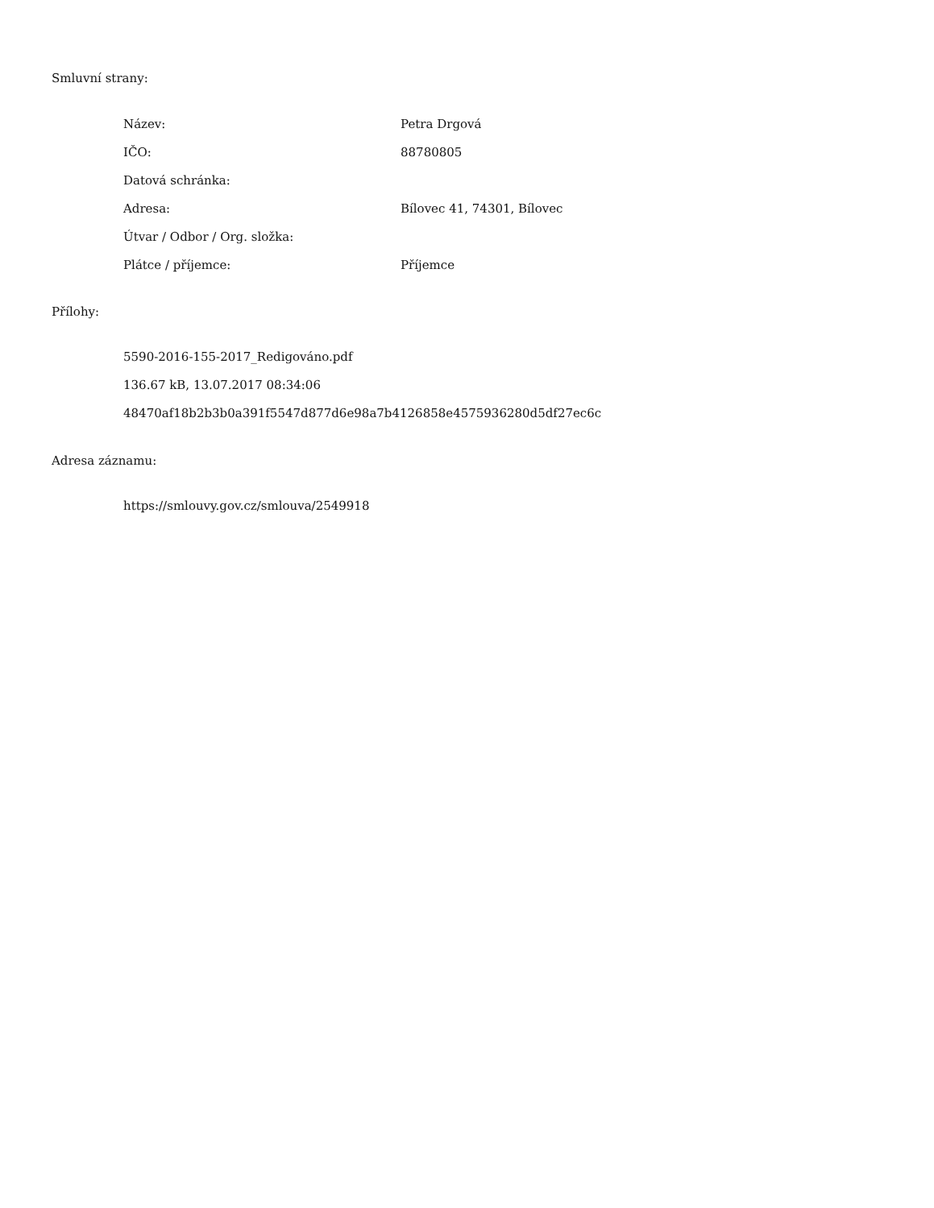Smluvní strany:
| Název: | Petra Drgová |
| IČO: | 88780805 |
| Datová schránka: | |
| Adresa: | Bílovec 41, 74301, Bílovec |
| Útvar / Odbor / Org. složka: | |
| Plátce / příjemce: | Příjemce |
Přílohy:
5590-2016-155-2017_Redigováno.pdf
136.67 kB, 13.07.2017 08:34:06
48470af18b2b3b0a391f5547d877d6e98a7b4126858e4575936280d5df27ec6c
Adresa záznamu:
https://smlouvy.gov.cz/smlouva/2549918